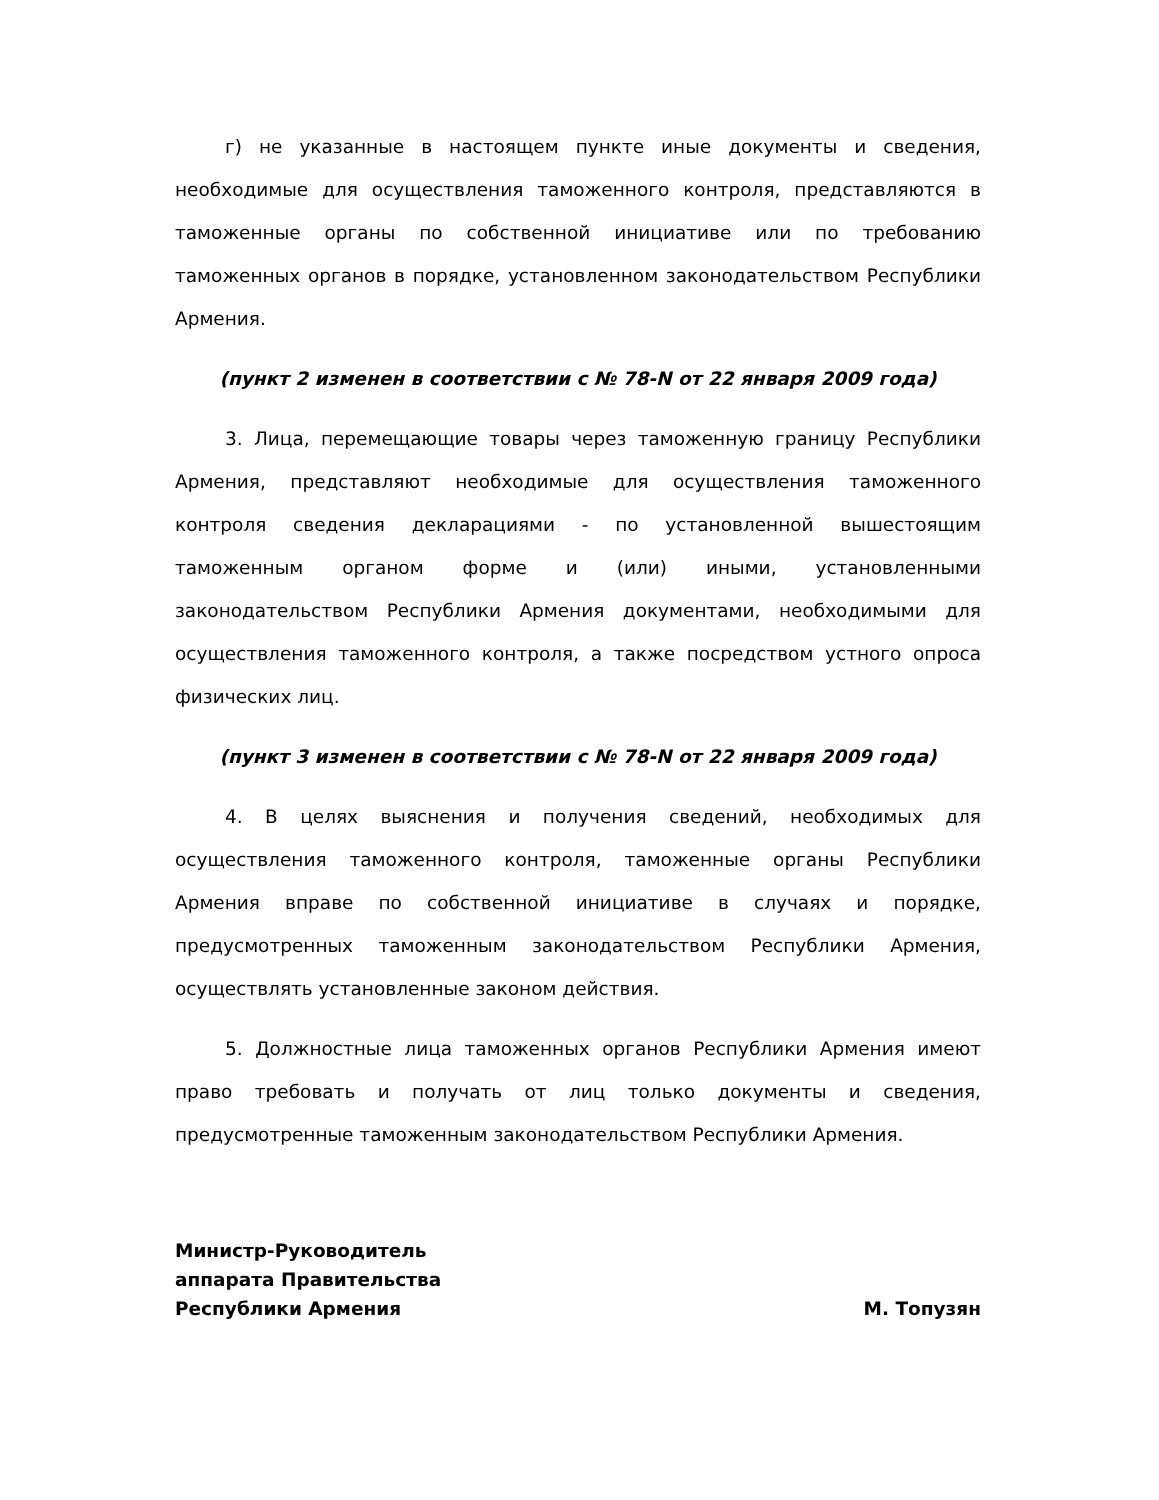г) не указанные в настоящем пункте иные документы и сведения, необходимые для осуществления таможенного контроля, представляются в таможенные органы по собственной инициативе или по требованию таможенных органов в порядке, установленном законодательством Республики Армения.
(пункт 2 изменен в соответствии с № 78-N от 22 января 2009 года)
3. Лица, перемещающие товары через таможенную границу Республики Армения, представляют необходимые для осуществления таможенного контроля сведения декларациями - по установленной вышестоящим таможенным органом форме и (или) иными, установленными законодательством Республики Армения документами, необходимыми для осуществления таможенного контроля, а также посредством устного опроса физических лиц.
(пункт 3 изменен в соответствии с № 78-N от 22 января 2009 года)
4. В целях выяснения и получения сведений, необходимых для осуществления таможенного контроля, таможенные органы Республики Армения вправе по собственной инициативе в случаях и порядке, предусмотренных таможенным законодательством Республики Армения, осуществлять установленные законом действия.
5. Должностные лица таможенных органов Республики Армения имеют право требовать и получать от лиц только документы и сведения, предусмотренные таможенным законодательством Республики Армения.
Министр-Руководитель
аппарата Правительства
Республики Армения М. Топузян